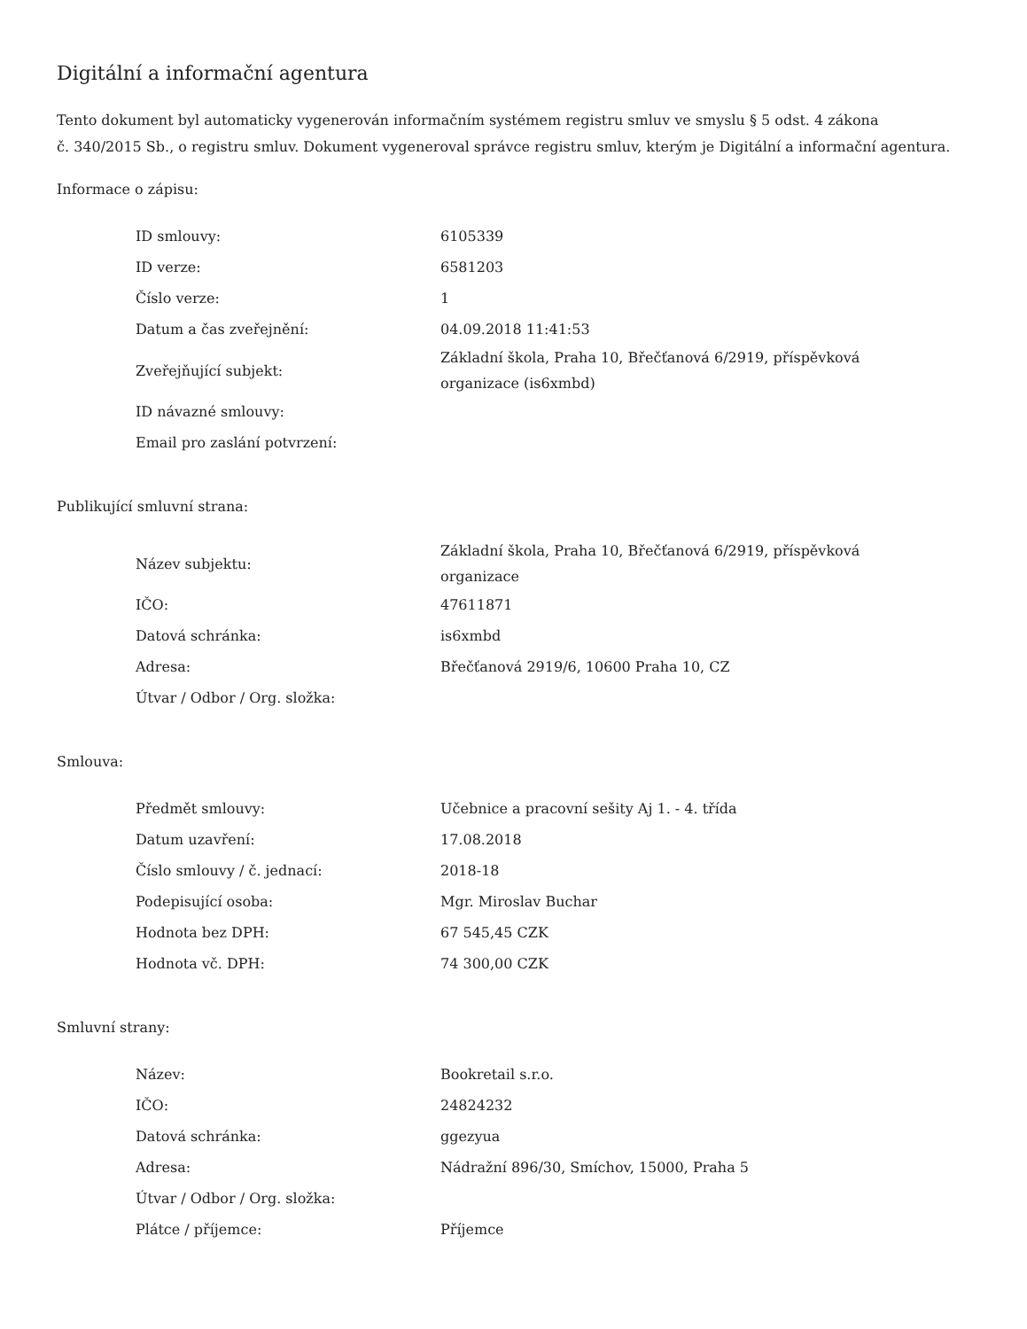Digitální a informační agentura
Tento dokument byl automaticky vygenerován informačním systémem registru smluv ve smyslu § 5 odst. 4 zákona
č. 340/2015 Sb., o registru smluv. Dokument vygeneroval správce registru smluv, kterým je Digitální a informační agentura.
Informace o zápisu:
| ID smlouvy: | 6105339 |
| ID verze: | 6581203 |
| Číslo verze: | 1 |
| Datum a čas zveřejnění: | 04.09.2018 11:41:53 |
| Zveřejňující subjekt: | Základní škola, Praha 10, Břečťanová 6/2919, příspěvková organizace (is6xmbd) |
| ID návazné smlouvy: | |
| Email pro zaslání potvrzení: | |
Publikující smluvní strana:
| Název subjektu: | Základní škola, Praha 10, Břečťanová 6/2919, příspěvková organizace |
| IČO: | 47611871 |
| Datová schránka: | is6xmbd |
| Adresa: | Břečťanová 2919/6, 10600 Praha 10, CZ |
| Útvar / Odbor / Org. složka: | |
Smlouva:
| Předmět smlouvy: | Učebnice a pracovní sešity Aj 1. - 4. třída |
| Datum uzavření: | 17.08.2018 |
| Číslo smlouvy / č. jednací: | 2018-18 |
| Podepisující osoba: | Mgr. Miroslav Buchar |
| Hodnota bez DPH: | 67 545,45 CZK |
| Hodnota vč. DPH: | 74 300,00 CZK |
Smluvní strany:
| Název: | Bookretail s.r.o. |
| IČO: | 24824232 |
| Datová schránka: | ggezyua |
| Adresa: | Nádražní 896/30, Smíchov, 15000, Praha 5 |
| Útvar / Odbor / Org. složka: | |
| Plátce / příjemce: | Příjemce |